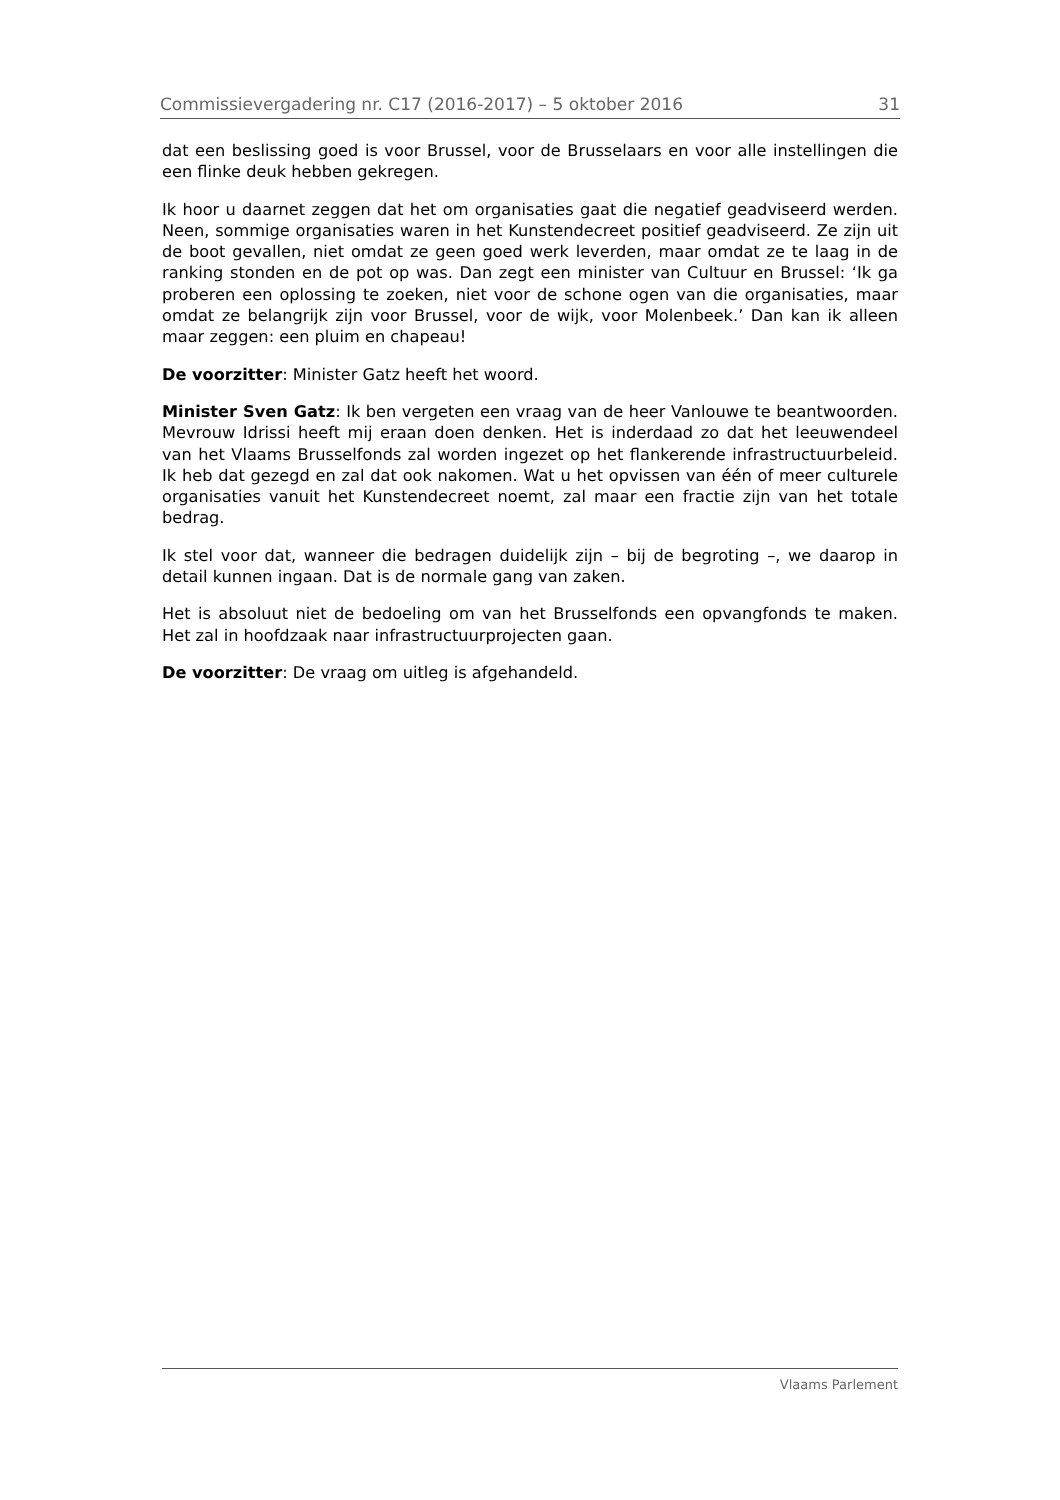Commissievergadering nr. C17 (2016-2017) – 5 oktober 2016 31
dat een beslissing goed is voor Brussel, voor de Brusselaars en voor alle instellingen die een flinke deuk hebben gekregen.
Ik hoor u daarnet zeggen dat het om organisaties gaat die negatief geadviseerd werden. Neen, sommige organisaties waren in het Kunstendecreet positief geadviseerd. Ze zijn uit de boot gevallen, niet omdat ze geen goed werk leverden, maar omdat ze te laag in de ranking stonden en de pot op was. Dan zegt een minister van Cultuur en Brussel: ‘Ik ga proberen een oplossing te zoeken, niet voor de schone ogen van die organisaties, maar omdat ze belangrijk zijn voor Brussel, voor de wijk, voor Molenbeek.’ Dan kan ik alleen maar zeggen: een pluim en chapeau!
De voorzitter: Minister Gatz heeft het woord.
Minister Sven Gatz: Ik ben vergeten een vraag van de heer Vanlouwe te beantwoorden. Mevrouw Idrissi heeft mij eraan doen denken. Het is inderdaad zo dat het leeuwendeel van het Vlaams Brusselfonds zal worden ingezet op het flankerende infrastructuurbeleid. Ik heb dat gezegd en zal dat ook nakomen. Wat u het opvissen van één of meer culturele organisaties vanuit het Kunstendecreet noemt, zal maar een fractie zijn van het totale bedrag.
Ik stel voor dat, wanneer die bedragen duidelijk zijn – bij de begroting –, we daarop in detail kunnen ingaan. Dat is de normale gang van zaken.
Het is absoluut niet de bedoeling om van het Brusselfonds een opvangfonds te maken. Het zal in hoofdzaak naar infrastructuurprojecten gaan.
De voorzitter: De vraag om uitleg is afgehandeld.
Vlaams Parlement